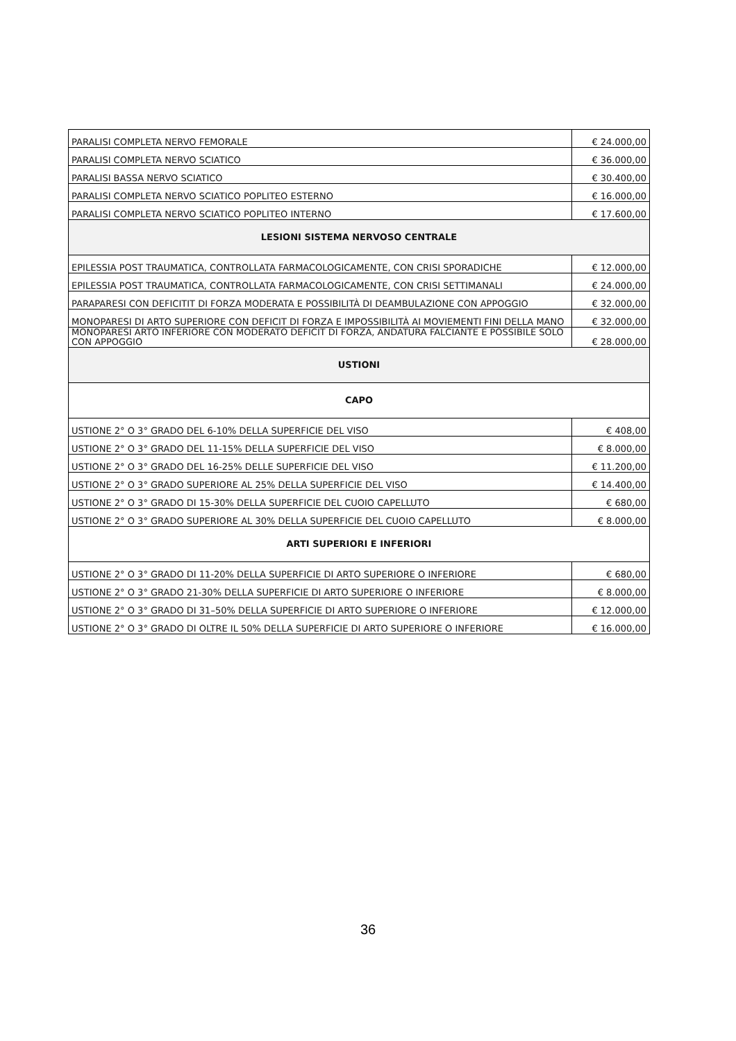| PARALISI COMPLETA NERVO FEMORALE | € 24.000,00 |
| PARALISI COMPLETA NERVO SCIATICO | € 36.000,00 |
| PARALISI BASSA NERVO SCIATICO | € 30.400,00 |
| PARALISI COMPLETA NERVO SCIATICO POPLITEO ESTERNO | € 16.000,00 |
| PARALISI COMPLETA NERVO SCIATICO POPLITEO INTERNO | € 17.600,00 |
| LESIONI SISTEMA NERVOSO CENTRALE | |
| EPILESSIA POST TRAUMATICA, CONTROLLATA FARMACOLOGICAMENTE, CON CRISI SPORADICHE | € 12.000,00 |
| EPILESSIA POST TRAUMATICA, CONTROLLATA FARMACOLOGICAMENTE, CON CRISI SETTIMANALI | € 24.000,00 |
| PARAPARESI CON DEFICITIT DI FORZA MODERATA E POSSIBILITÀ DI DEAMBULAZIONE CON APPOGGIO | € 32.000,00 |
| MONOPARESI DI ARTO SUPERIORE CON DEFICIT DI FORZA E IMPOSSIBILITÀ AI MOVIEMENTI FINI DELLA MANO | € 32.000,00 |
| MONOPARESI ARTO INFERIORE CON MODERATO DEFICIT DI FORZA, ANDATURA FALCIANTE E POSSIBILE SOLO CON APPOGGIO | € 28.000,00 |
| USTIONI | |
| CAPO | |
| USTIONE 2° O 3° GRADO DEL 6-10% DELLA SUPERFICIE DEL VISO | € 408,00 |
| USTIONE 2° O 3° GRADO DEL 11-15% DELLA SUPERFICIE DEL VISO | € 8.000,00 |
| USTIONE 2° O 3° GRADO DEL 16-25% DELLE SUPERFICIE DEL VISO | € 11.200,00 |
| USTIONE 2° O 3° GRADO SUPERIORE AL 25% DELLA SUPERFICIE DEL VISO | € 14.400,00 |
| USTIONE 2° O 3° GRADO DI 15-30% DELLA SUPERFICIE DEL CUOIO CAPELLUTO | € 680,00 |
| USTIONE 2° O 3° GRADO SUPERIORE AL 30% DELLA SUPERFICIE DEL CUOIO CAPELLUTO | € 8.000,00 |
| ARTI SUPERIORI E INFERIORI | |
| USTIONE 2° O 3° GRADO DI 11-20% DELLA SUPERFICIE DI ARTO SUPERIORE O INFERIORE | € 680,00 |
| USTIONE 2° O 3° GRADO 21-30% DELLA SUPERFICIE DI ARTO SUPERIORE O INFERIORE | € 8.000,00 |
| USTIONE 2° O 3° GRADO DI 31–50% DELLA SUPERFICIE DI ARTO SUPERIORE O INFERIORE | € 12.000,00 |
| USTIONE 2° O 3° GRADO DI OLTRE IL 50% DELLA SUPERFICIE DI ARTO SUPERIORE O INFERIORE | € 16.000,00 |
36